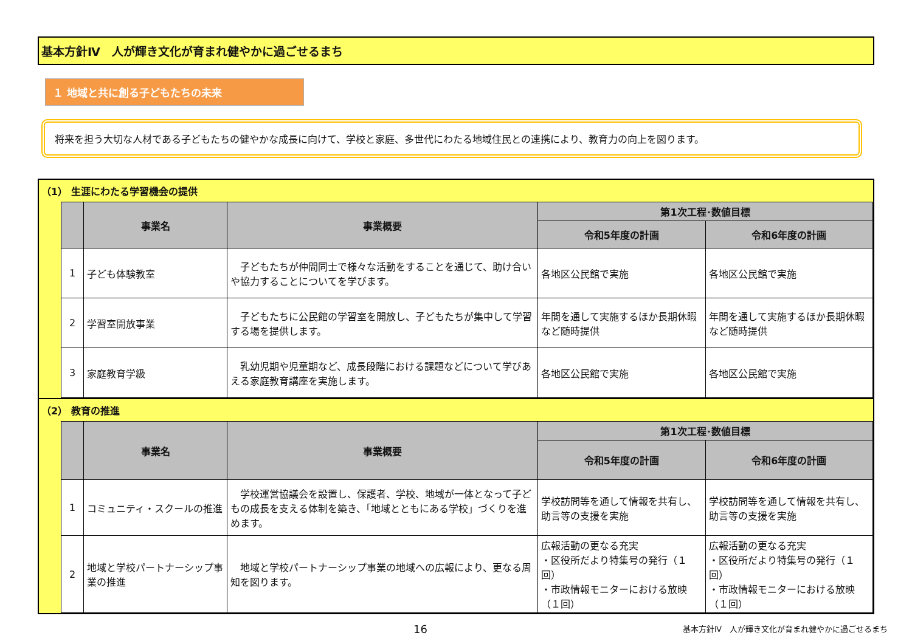基本方針Ⅳ　人が輝き文化が育まれ健やかに過ごせるまち
１ 地域と共に創る子どもたちの未来
将来を担う大切な人材である子どもたちの健やかな成長に向けて、学校と家庭、多世代にわたる地域住民との連携により、教育力の向上を図ります。
（1） 生涯にわたる学習機会の提供
| | 事業名 | 事業概要 | 第1次工程･数値目標 | |
| --- | --- | --- | --- | --- |
| | | | 令和5年度の計画 | 令和6年度の計画 |
| 1 | 子ども体験教室 | 子どもたちが仲間同士で様々な活動をすることを通じて、助け合いや協力することについてを学びます。 | 各地区公民館で実施 | 各地区公民館で実施 |
| 2 | 学習室開放事業 | 子どもたちに公民館の学習室を開放し、子どもたちが集中して学習する場を提供します。 | 年間を通して実施するほか長期休暇など随時提供 | 年間を通して実施するほか長期休暇など随時提供 |
| 3 | 家庭教育学級 | 乳幼児期や児童期など、成長段階における課題などについて学びあえる家庭教育講座を実施します。 | 各地区公民館で実施 | 各地区公民館で実施 |
（2） 教育の推進
| | 事業名 | 事業概要 | 第1次工程･数値目標 | |
| --- | --- | --- | --- | --- |
| | | | 令和5年度の計画 | 令和6年度の計画 |
| 1 | コミュニティ・スクールの推進 | 学校運営協議会を設置し、保護者、学校、地域が一体となって子どもの成長を支える体制を築き、「地域とともにある学校」づくりを進めます。 | 学校訪問等を通して情報を共有し、助言等の支援を実施 | 学校訪問等を通して情報を共有し、助言等の支援を実施 |
| 2 | 地域と学校パートナーシップ事業の推進 | 地域と学校パートナーシップ事業の地域への広報により、更なる周知を図ります。 | 広報活動の更なる充実 ・区役所だより特集号の発行（１回） ・市政情報モニターにおける放映（１回） | 広報活動の更なる充実 ・区役所だより特集号の発行（１回） ・市政情報モニターにおける放映（１回） |
16 基本方針Ⅳ　人が輝き文化が育まれ健やかに過ごせるまち